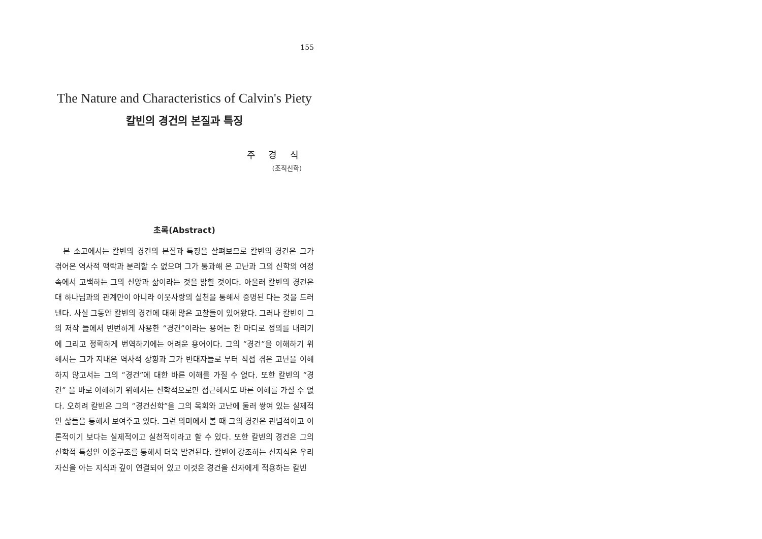155
The Nature and Characteristics of Calvin's Piety
칼빈의 경건의 본질과 특징
주 경 식
(조직신학)
초록(Abstract)
본 소고에서는 칼빈의 경건의 본질과 특징을 살펴보므로 칼빈의 경건은 그가 겪어온 역사적 맥락과 분리할 수 없으며 그가 통과해 온 고난과 그의 신학의 여정속에서 고백하는 그의 신앙과 삶이라는 것을 밝힐 것이다. 아울러 칼빈의 경건은 대 하나님과의 관계만이 아니라 이웃사랑의 실천을 통해서 증명된 다는 것을 드러낸다. 사실 그동안 칼빈의 경건에 대해 많은 고찰들이 있어왔다. 그러나 칼빈이 그의 저작 들에서 빈번하게 사용한 “경건”이라는 용어는 한 마디로 정의를 내리기에 그리고 정확하게 번역하기에는 어려운 용어이다. 그의 “경건”을 이해하기 위해서는 그가 지내온 역사적 상황과 그가 반대자들로 부터 직접 겪은 고난을 이해하지 않고서는 그의 “경건”에 대한 바른 이해를 가질 수 없다. 또한 칼빈의 “경건” 을 바로 이해하기 위해서는 신학적으로만 접근해서도 바른 이해를 가질 수 없다. 오히려 칼빈은 그의 “경건신학”을 그의 목회와 고난에 둘러 쌓여 있는 실제적인 삶들을 통해서 보여주고 있다. 그런 의미에서 볼 때 그의 경건은 관념적이고 이론적이기 보다는 실제적이고 실천적이라고 할 수 있다. 또한 칼빈의 경건은 그의 신학적 특성인 이중구조를 통해서 더욱 발견된다. 칼빈이 강조하는 신지식은 우리 자신을 아는 지식과 깊이 연결되어 있고 이것은 경건을 신자에게 적용하는 칼빈